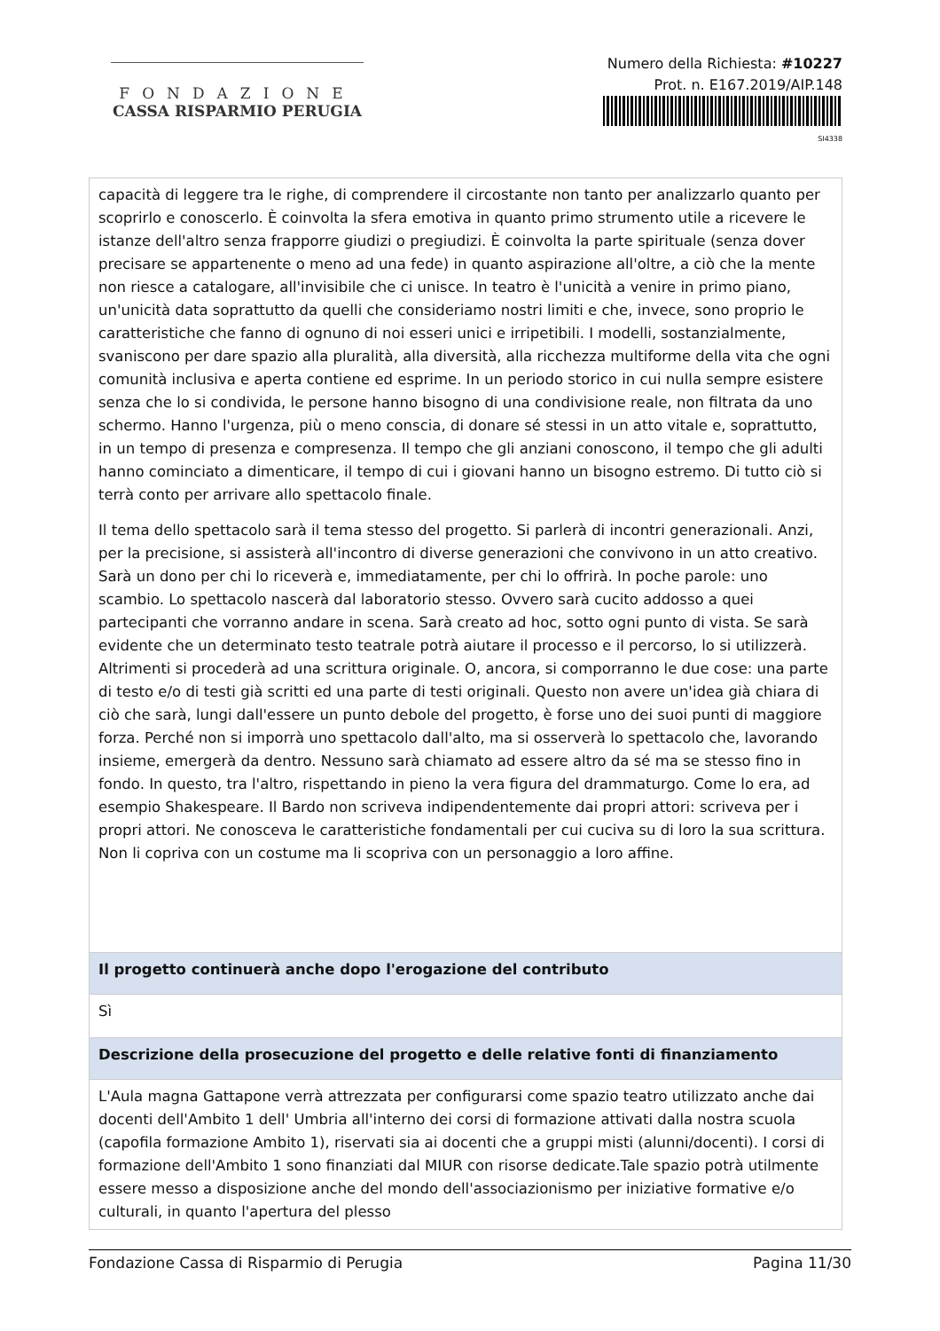FONDAZIONE
CASSA RISPARMIO PERUGIA
Numero della Richiesta: #10227
Prot. n. E167.2019/AIP.148
SI4338
| capacità di leggere tra le righe, di comprendere il circostante non tanto per analizzarlo quanto per scoprirlo e conoscerlo. È coinvolta la sfera emotiva in quanto primo strumento utile a ricevere le istanze dell'altro senza frapporre giudizi o pregiudizi. È coinvolta la parte spirituale (senza dover precisare se appartenente o meno ad una fede) in quanto aspirazione all'oltre, a ciò che la mente non riesce a catalogare, all'invisibile che ci unisce. In teatro è l'unicità a venire in primo piano, un'unicità data soprattutto da quelli che consideriamo nostri limiti e che, invece, sono proprio le caratteristiche che fanno di ognuno di noi esseri unici e irripetibili. I modelli, sostanzialmente, svaniscono per dare spazio alla pluralità, alla diversità, alla ricchezza multiforme della vita che ogni comunità inclusiva e aperta contiene ed esprime. In un periodo storico in cui nulla sempre esistere senza che lo si condivida, le persone hanno bisogno di una condivisione reale, non filtrata da uno schermo. Hanno l'urgenza, più o meno conscia, di donare sé stessi in un atto vitale e, soprattutto, in un tempo di presenza e compresenza. Il tempo che gli anziani conoscono, il tempo che gli adulti hanno cominciato a dimenticare, il tempo di cui i giovani hanno un bisogno estremo. Di tutto ciò si terrà conto per arrivare allo spettacolo finale. Il tema dello spettacolo sarà il tema stesso del progetto. Si parlerà di incontri generazionali. Anzi, per la precisione, si assisterà all'incontro di diverse generazioni che convivono in un atto creativo. Sarà un dono per chi lo riceverà e, immediatamente, per chi lo offrirà. In poche parole: uno scambio. Lo spettacolo nascerà dal laboratorio stesso. Ovvero sarà cucito addosso a quei partecipanti che vorranno andare in scena. Sarà creato ad hoc, sotto ogni punto di vista. Se sarà evidente che un determinato testo teatrale potrà aiutare il processo e il percorso, lo si utilizzerà. Altrimenti si procederà ad una scrittura originale. O, ancora, si comporranno le due cose: una parte di testo e/o di testi già scritti ed una parte di testi originali. Questo non avere un'idea già chiara di ciò che sarà, lungi dall'essere un punto debole del progetto, è forse uno dei suoi punti di maggiore forza. Perché non si imporrà uno spettacolo dall'alto, ma si osserverà lo spettacolo che, lavorando insieme, emergerà da dentro. Nessuno sarà chiamato ad essere altro da sé ma se stesso fino in fondo. In questo, tra l'altro, rispettando in pieno la vera figura del drammaturgo. Come lo era, ad esempio Shakespeare. Il Bardo non scriveva indipendentemente dai propri attori: scriveva per i propri attori. Ne conosceva le caratteristiche fondamentali per cui cuciva su di loro la sua scrittura. Non li copriva con un costume ma li scopriva con un personaggio a loro affine. |
| Il progetto continuerà anche dopo l'erogazione del contributo |
| Sì |
| Descrizione della prosecuzione del progetto e delle relative fonti di finanziamento |
| L'Aula magna Gattapone verrà attrezzata per configurarsi come spazio teatro utilizzato anche dai docenti dell'Ambito 1 dell' Umbria all'interno dei corsi di formazione attivati dalla nostra scuola (capofila formazione Ambito 1), riservati sia ai docenti che a gruppi misti (alunni/docenti). I corsi di formazione dell'Ambito 1 sono finanziati dal MIUR con risorse dedicate.Tale spazio potrà utilmente essere messo a disposizione anche del mondo dell'associazionismo per iniziative formative e/o culturali, in quanto l'apertura del plesso |
Fondazione Cassa di Risparmio di Perugia Pagina 11/30